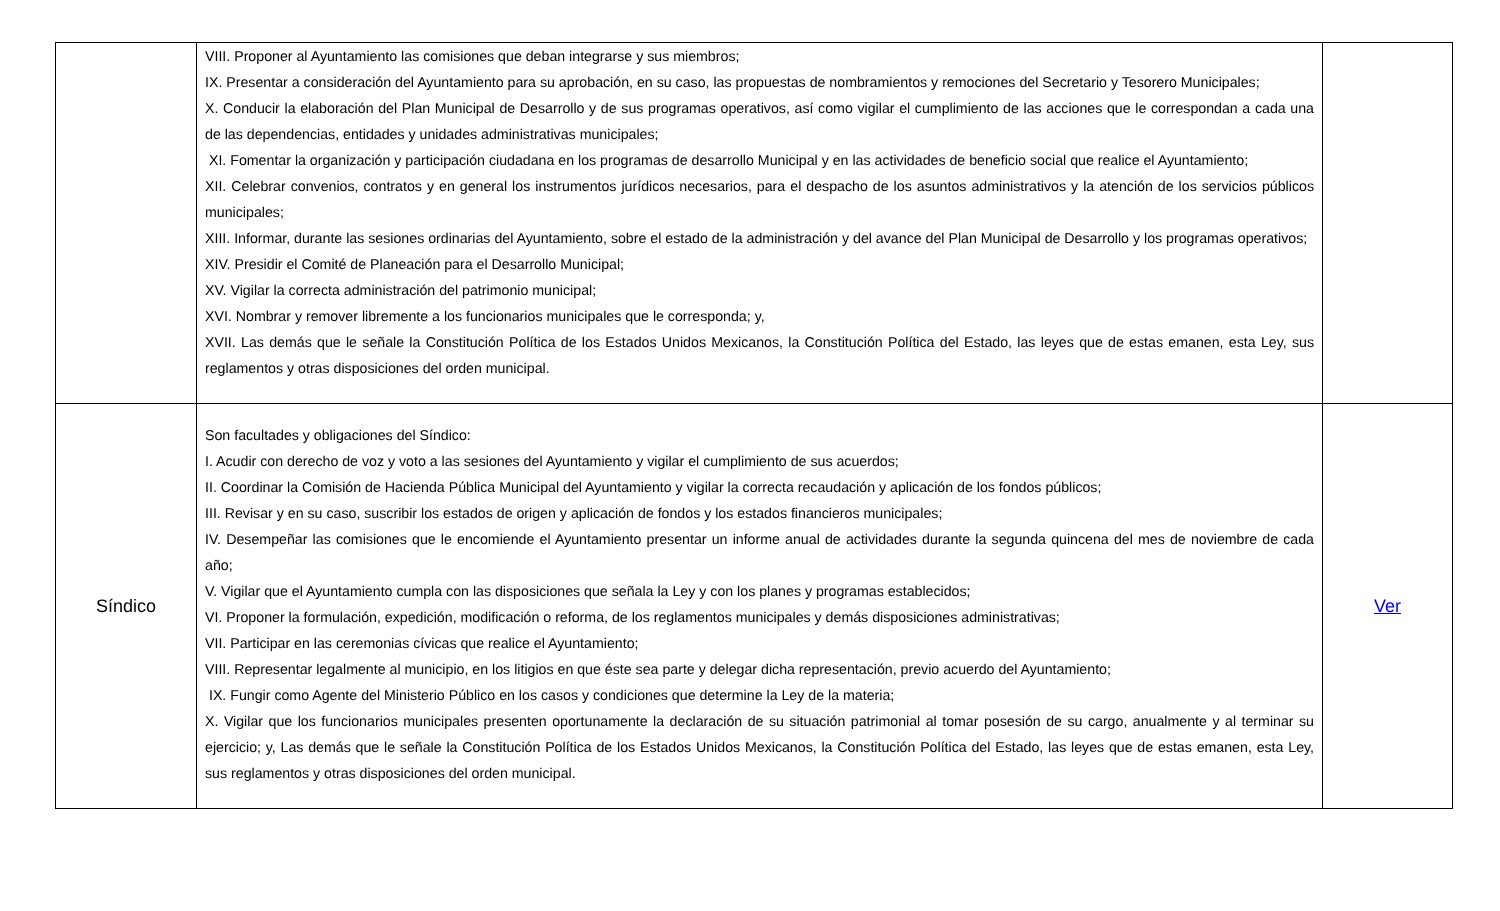| | VIII. Proponer al Ayuntamiento las comisiones que deban integrarse y sus miembros; IX. Presentar a consideración del Ayuntamiento para su aprobación, en su caso, las propuestas de nombramientos y remociones del Secretario y Tesorero Municipales; X. Conducir la elaboración del Plan Municipal de Desarrollo y de sus programas operativos, así como vigilar el cumplimiento de las acciones que le correspondan a cada una de las dependencias, entidades y unidades administrativas municipales; XI. Fomentar la organización y participación ciudadana en los programas de desarrollo Municipal y en las actividades de beneficio social que realice el Ayuntamiento; XII. Celebrar convenios, contratos y en general los instrumentos jurídicos necesarios, para el despacho de los asuntos administrativos y la atención de los servicios públicos municipales; XIII. Informar, durante las sesiones ordinarias del Ayuntamiento, sobre el estado de la administración y del avance del Plan Municipal de Desarrollo y los programas operativos; XIV. Presidir el Comité de Planeación para el Desarrollo Municipal; XV. Vigilar la correcta administración del patrimonio municipal; XVI. Nombrar y remover libremente a los funcionarios municipales que le corresponda; y, XVII. Las demás que le señale la Constitución Política de los Estados Unidos Mexicanos, la Constitución Política del Estado, las leyes que de estas emanen, esta Ley, sus reglamentos y otras disposiciones del orden municipal. | |
| Síndico | Son facultades y obligaciones del Síndico: I. Acudir con derecho de voz y voto a las sesiones del Ayuntamiento y vigilar el cumplimiento de sus acuerdos; II. Coordinar la Comisión de Hacienda Pública Municipal del Ayuntamiento y vigilar la correcta recaudación y aplicación de los fondos públicos; III. Revisar y en su caso, suscribir los estados de origen y aplicación de fondos y los estados financieros municipales; IV. Desempeñar las comisiones que le encomiende el Ayuntamiento presentar un informe anual de actividades durante la segunda quincena del mes de noviembre de cada año; V. Vigilar que el Ayuntamiento cumpla con las disposiciones que señala la Ley y con los planes y programas establecidos; VI. Proponer la formulación, expedición, modificación o reforma, de los reglamentos municipales y demás disposiciones administrativas; VII. Participar en las ceremonias cívicas que realice el Ayuntamiento; VIII. Representar legalmente al municipio, en los litigios en que éste sea parte y delegar dicha representación, previo acuerdo del Ayuntamiento; IX. Fungir como Agente del Ministerio Público en los casos y condiciones que determine la Ley de la materia; X. Vigilar que los funcionarios municipales presenten oportunamente la declaración de su situación patrimonial al tomar posesión de su cargo, anualmente y al terminar su ejercicio; y, Las demás que le señale la Constitución Política de los Estados Unidos Mexicanos, la Constitución Política del Estado, las leyes que de estas emanen, esta Ley, sus reglamentos y otras disposiciones del orden municipal. | Ver |